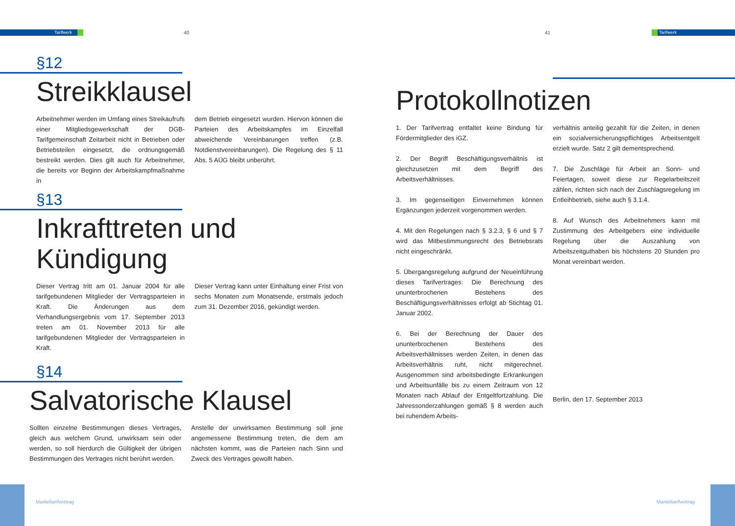Tarifwerk 40
§12
Streikklausel
Arbeitnehmer werden im Umfang eines Streikaufrufs einer Mitgliedsgewerkschaft der DGB-Tarifgemeinschaft Zeitarbeit nicht in Betrieben oder Betriebsteilen eingesetzt, die ordnungsgemäß bestreikt werden. Dies gilt auch für Arbeitnehmer, die bereits vor Beginn der Arbeitskampfmaßnahme in
dem Betrieb eingesetzt wurden. Hiervon können die Parteien des Arbeitskampfes im Einzelfall abweichende Vereinbarungen treffen (z.B. Notdienstvereinbarungen). Die Regelung des § 11 Abs. 5 AÜG bleibt unberührt.
§13
Inkrafttreten und
Kündigung
Dieser Vertrag tritt am 01. Januar 2004 für alle tarifgebundenen Mitglieder der Vertragsparteien in Kraft. Die Änderungen aus dem Verhandlungsergebnis vom 17. September 2013 treten am 01. November 2013 für alle tarifgebundenen Mitglieder der Vertragsparteien in Kraft.
Dieser Vertrag kann unter Einhaltung einer Frist von sechs Monaten zum Monatsende, erstmals jedoch zum 31. Dezember 2016, gekündigt werden.
§14
Salvatorische Klausel
Sollten einzelne Bestimmungen dieses Vertrages, gleich aus welchem Grund, unwirksam sein oder werden, so soll hierdurch die Gültigkeit der übrigen Bestimmungen des Vertrages nicht berührt werden.
Anstelle der unwirksamen Bestimmung soll jene angemessene Bestimmung treten, die dem am nächsten kommt, was die Parteien nach Sinn und Zweck des Vertrages gewollt haben.
Manteltarifvertrag
41 Tarifwerk
Protokollnotizen
1. Der Tarifvertrag entfaltet keine Bindung für Fördermitglieder des iGZ.
2. Der Begriff Beschäftigungsverhältnis ist gleichzusetzen mit dem Begriff des Arbeitsverhältnisses.
3. Im gegenseitigen Einvernehmen können Ergänzungen jederzeit vorgenommen werden.
4. Mit den Regelungen nach § 3.2.3, § 6 und § 7 wird das Mitbestimmungsrecht des Betriebsrats nicht eingeschränkt.
5. Übergangsregelung aufgrund der Neueinführung dieses Tarifvertrages: Die Berechnung des ununterbrochenen Bestehens des Beschäftigungsverhältnisses erfolgt ab Stichtag 01. Januar 2002.
6. Bei der Berechnung der Dauer des ununterbrochenen Bestehens des Arbeitsverhältnisses werden Zeiten, in denen das Arbeitsverhältnis ruht, nicht mitgerechnet. Ausgenommen sind arbeitsbedingte Erkrankungen und Arbeitsunfälle bis zu einem Zeitraum von 12 Monaten nach Ablauf der Entgeltfortzahlung. Die Jahressonderzahlungen gemäß § 8 werden auch bei ruhendem Arbeits-
verhältnis anteilig gezahlt für die Zeiten, in denen ein sozialversicherungspflichtiges Arbeitsentgelt erzielt wurde. Satz 2 gilt dementsprechend.
7. Die Zuschläge für Arbeit an Sonn- und Feiertagen, soweit diese zur Regelarbeitszeit zählen, richten sich nach der Zuschlagsregelung im Entleihbetrieb, siehe auch § 3.1.4.
8. Auf Wunsch des Arbeitnehmers kann mit Zustimmung des Arbeitgebers eine individuelle Regelung über die Auszahlung von Arbeitszeitguthaben bis höchstens 20 Stunden pro Monat vereinbart werden.
Berlin, den 17. September 2013
Manteltarifvertrag